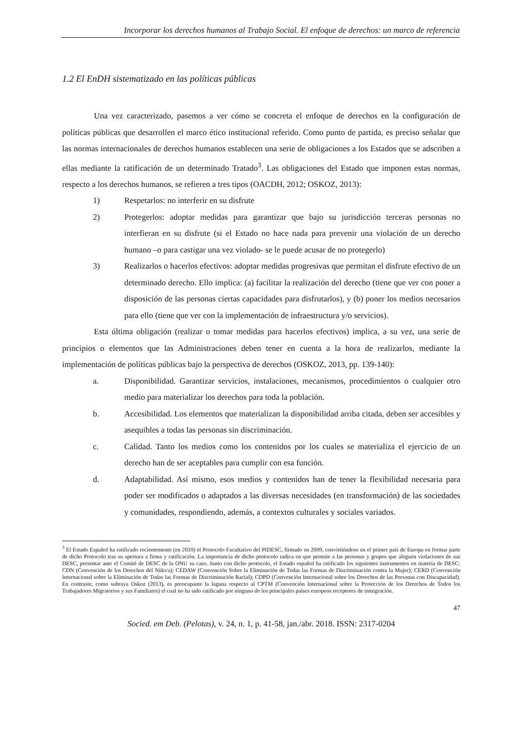Incorporar los derechos humanos al Trabajo Social. El enfoque de derechos: un marco de referencia
1.2 El EnDH sistematizado en las políticas públicas
Una vez caracterizado, pasemos a ver cómo se concreta el enfoque de derechos en la configuración de políticas públicas que desarrollen el marco ético institucional referido. Como punto de partida, es preciso señalar que las normas internacionales de derechos humanos establecen una serie de obligaciones a los Estados que se adscriben a ellas mediante la ratificación de un determinado Tratado<sup>3</sup>. Las obligaciones del Estado que imponen estas normas, respecto a los derechos humanos, se refieren a tres tipos (OACDH, 2012; OSKOZ, 2013):
1) Respetarlos: no interferir en su disfrute
2) Protegerlos: adoptar medidas para garantizar que bajo su jurisdicción terceras personas no interfieran en su disfrute (si el Estado no hace nada para prevenir una violación de un derecho humano –o para castigar una vez violado- se le puede acusar de no protegerlo)
3) Realizarlos o hacerlos efectivos: adoptar medidas progresivas que permitan el disfrute efectivo de un determinado derecho. Ello implica: (a) facilitar la realización del derecho (tiene que ver con poner a disposición de las personas ciertas capacidades para disfrutarlos), y (b) poner los medios necesarios para ello (tiene que ver con la implementación de infraestructura y/o servicios).
Esta última obligación (realizar o tomar medidas para hacerlos efectivos) implica, a su vez, una serie de principios o elementos que las Administraciones deben tener en cuenta a la hora de realizarlos, mediante la implementación de políticas públicas bajo la perspectiva de derechos (OSKOZ, 2013, pp. 139-140):
a. Disponibilidad. Garantizar servicios, instalaciones, mecanismos, procedimientos o cualquier otro medio para materializar los derechos para toda la población.
b. Accesibilidad. Los elementos que materializan la disponibilidad arriba citada, deben ser accesibles y asequibles a todas las personas sin discriminación.
c. Calidad. Tanto los medios como los contenidos por los cuales se materializa el ejercicio de un derecho han de ser aceptables para cumplir con esa función.
d. Adaptabilidad. Así mismo, esos medios y contenidos han de tener la flexibilidad necesaria para poder ser modificados o adaptados a las diversas necesidades (en transformación) de las sociedades y comunidades, respondiendo, además, a contextos culturales y sociales variados.
<sup>3</sup> El Estado Español ha ratificado recientemente (en 2010) el Protocolo Facultativo del PIDESC, firmado en 2009, convirtiéndose en el primer país de Europa en formar parte de dicho Protocolo tras su apertura a firma y ratificación. La importancia de dicho protocolo radica en que permite a las personas y grupos que aleguen violaciones de sus DESC, presentar ante el Comité de DESC de la ONU su caso. Junto con dicho protocolo, el Estado español ha ratificado los siguientes instrumentos en materia de DESC: CDN (Convención de los Derechos del Niño/a); CEDAW (Convención Sobre la Eliminación de Todas las Formas de Discriminación contra la Mujer); CERD (Convención Internacional sobre la Eliminación de Todas las Formas de Discriminación Racial); CDPD (Convención Internacional sobre los Derechos de las Personas con Discapacidad). En contraste, como subraya Oskoz (2013), es preocupante la laguna respecto al CPTM (Convención Internacional sobre la Protección de los Derechos de Todos los Trabajadores Migratorios y sus Familiares) el cual no ha sido ratificado por ninguno de los principales países europeos receptores de inmigración.
47
Socied. em Deb. (Pelotas), v. 24, n. 1, p. 41-58, jan./abr. 2018. ISSN: 2317-0204